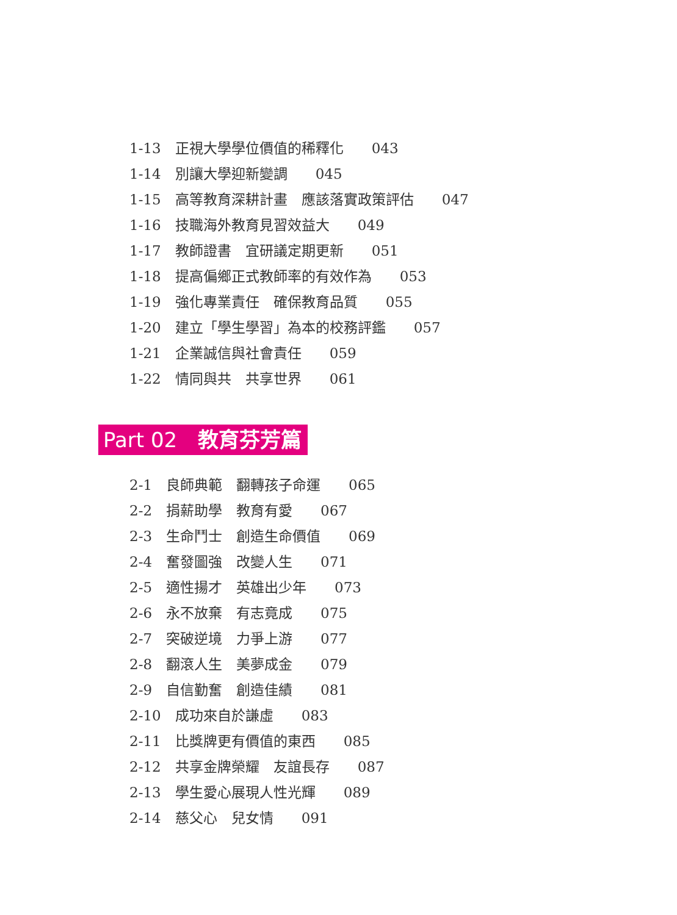1-13　正視大學學位價值的稀釋化　　043
1-14　別讓大學迎新變調　　045
1-15　高等教育深耕計畫　應該落實政策評估　　047
1-16　技職海外教育見習效益大　　049
1-17　教師證書　宜研議定期更新　　051
1-18　提高偏鄉正式教師率的有效作為　　053
1-19　強化專業責任　確保教育品質　　055
1-20　建立「學生學習」為本的校務評鑑　　057
1-21　企業誠信與社會責任　　059
1-22　情同與共　共享世界　　061
Part 02　教育芬芳篇
2-1　良師典範　翻轉孩子命運　　065
2-2　捐薪助學　教育有愛　　067
2-3　生命鬥士　創造生命價值　　069
2-4　奮發圖強　改變人生　　071
2-5　適性揚才　英雄出少年　　073
2-6　永不放棄　有志竟成　　075
2-7　突破逆境　力爭上游　　077
2-8　翻滾人生　美夢成金　　079
2-9　自信勤奮　創造佳績　　081
2-10　成功來自於謙虛　　083
2-11　比獎牌更有價值的東西　　085
2-12　共享金牌榮耀　友誼長存　　087
2-13　學生愛心展現人性光輝　　089
2-14　慈父心　兒女情　　091